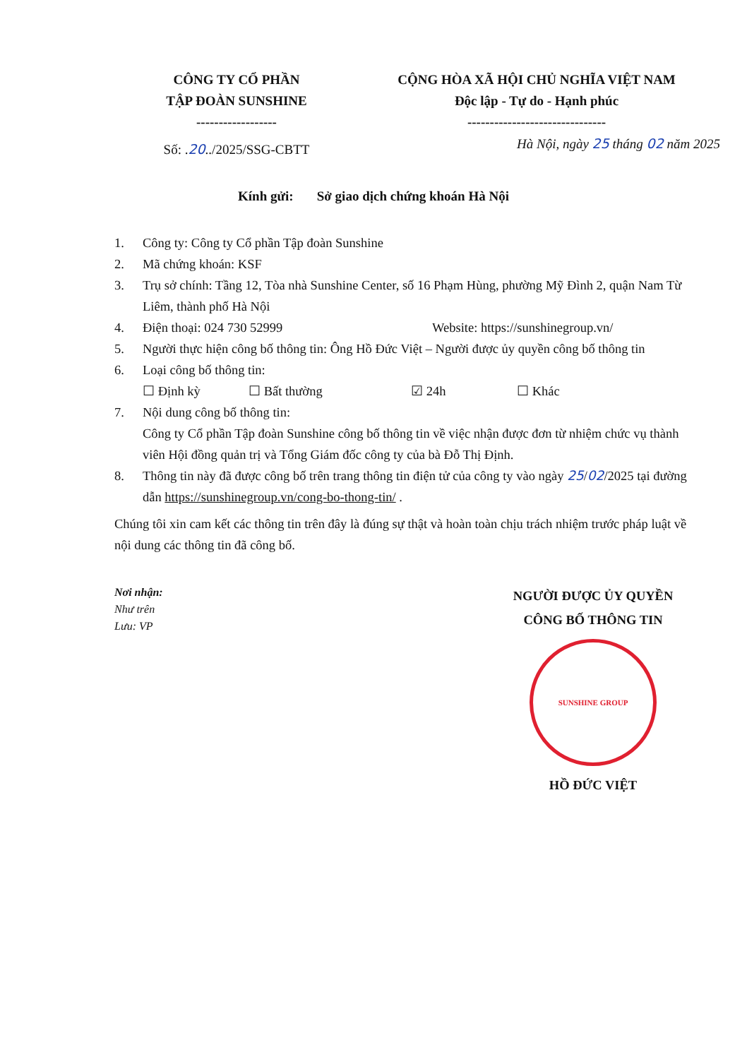CÔNG TY CỔ PHẦN
TẬP ĐOÀN SUNSHINE
------------------
Số: .20../2025/SSG-CBTT
CỘNG HÒA XÃ HỘI CHỦ NGHĨA VIỆT NAM
Độc lập - Tự do - Hạnh phúc
-------------------------------
Hà Nội, ngày 25 tháng 02 năm 2025
Kính gửi: Sở giao dịch chứng khoán Hà Nội
1. Công ty: Công ty Cổ phần Tập đoàn Sunshine
2. Mã chứng khoán: KSF
3. Trụ sở chính: Tầng 12, Tòa nhà Sunshine Center, số 16 Phạm Hùng, phường Mỹ Đình 2, quận Nam Từ Liêm, thành phố Hà Nội
4. Điện thoại: 024 730 52999 Website: https://sunshinegroup.vn/
5. Người thực hiện công bố thông tin: Ông Hồ Đức Việt – Người được ủy quyền công bố thông tin
6. Loại công bố thông tin:
☐ Định kỳ ☐ Bất thường ☑ 24h ☐ Khác
7. Nội dung công bố thông tin:
Công ty Cổ phần Tập đoàn Sunshine công bố thông tin về việc nhận được đơn từ nhiệm chức vụ thành viên Hội đồng quản trị và Tổng Giám đốc công ty của bà Đỗ Thị Định.
8. Thông tin này đã được công bố trên trang thông tin điện tử của công ty vào ngày 25/02/2025 tại đường dẫn https://sunshinegroup.vn/cong-bo-thong-tin/ .
Chúng tôi xin cam kết các thông tin trên đây là đúng sự thật và hoàn toàn chịu trách nhiệm trước pháp luật về nội dung các thông tin đã công bố.
Nơi nhận:
Như trên
Lưu: VP
NGƯỜI ĐƯỢC ỦY QUYỀN
CÔNG BỐ THÔNG TIN
SUNSHINE GROUP
HỒ ĐỨC VIỆT